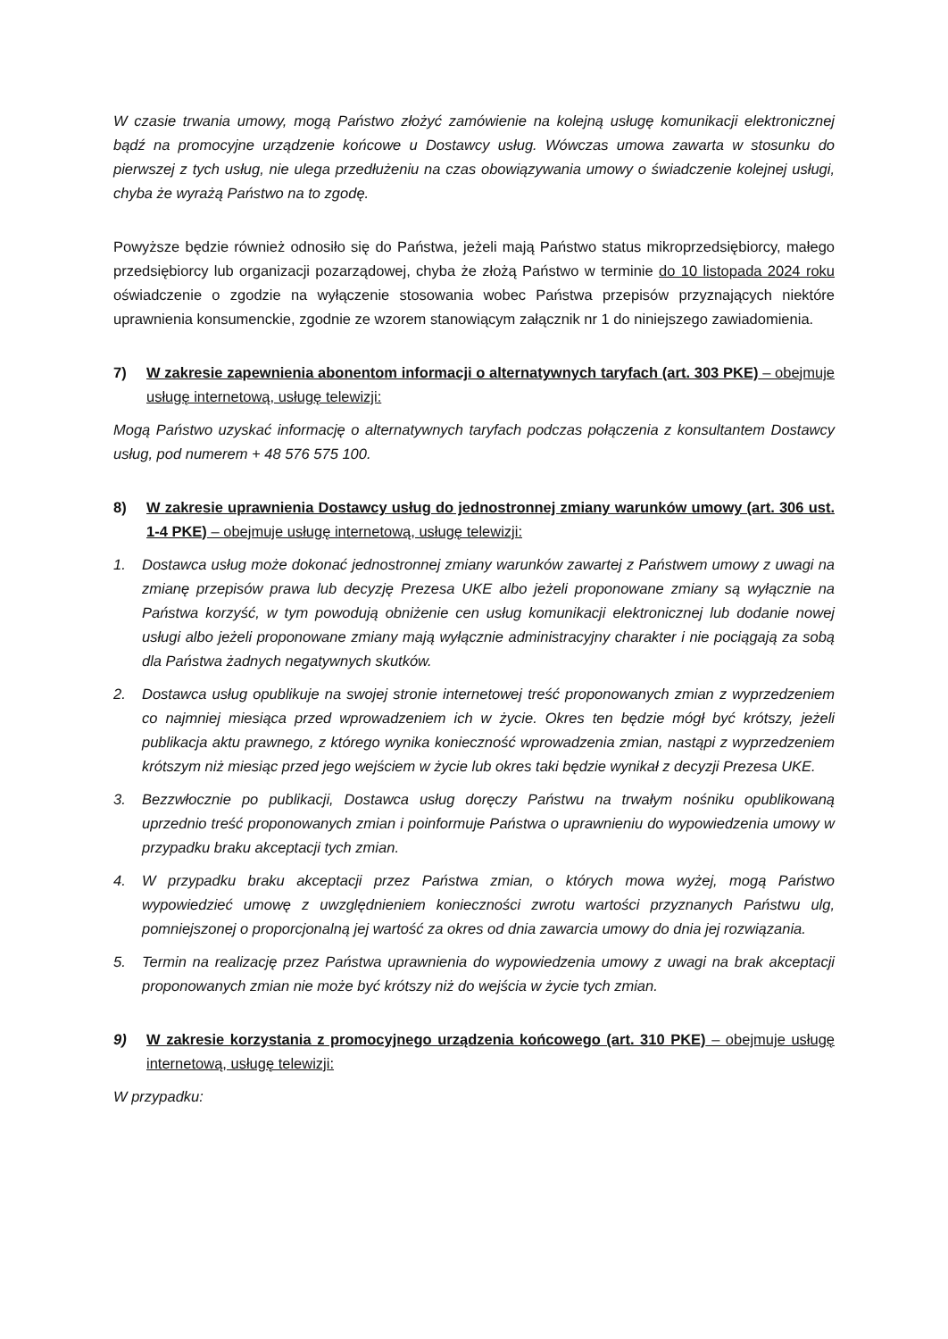W czasie trwania umowy, mogą Państwo złożyć zamówienie na kolejną usługę komunikacji elektronicznej bądź na promocyjne urządzenie końcowe u Dostawcy usług. Wówczas umowa zawarta w stosunku do pierwszej z tych usług, nie ulega przedłużeniu na czas obowiązywania umowy o świadczenie kolejnej usługi, chyba że wyrażą Państwo na to zgodę.
Powyższe będzie również odnosiło się do Państwa, jeżeli mają Państwo status mikroprzedsiębiorcy, małego przedsiębiorcy lub organizacji pozarządowej, chyba że złożą Państwo w terminie do 10 listopada 2024 roku oświadczenie o zgodzie na wyłączenie stosowania wobec Państwa przepisów przyznających niektóre uprawnienia konsumenckie, zgodnie ze wzorem stanowiącym załącznik nr 1 do niniejszego zawiadomienia.
7) W zakresie zapewnienia abonentom informacji o alternatywnych taryfach (art. 303 PKE) – obejmuje usługę internetową, usługę telewizji:
Mogą Państwo uzyskać informację o alternatywnych taryfach podczas połączenia z konsultantem Dostawcy usług, pod numerem + 48 576 575 100.
8) W zakresie uprawnienia Dostawcy usług do jednostronnej zmiany warunków umowy (art. 306 ust. 1-4 PKE) – obejmuje usługę internetową, usługę telewizji:
1. Dostawca usług może dokonać jednostronnej zmiany warunków zawartej z Państwem umowy z uwagi na zmianę przepisów prawa lub decyzję Prezesa UKE albo jeżeli proponowane zmiany są wyłącznie na Państwa korzyść, w tym powodują obniżenie cen usług komunikacji elektronicznej lub dodanie nowej usługi albo jeżeli proponowane zmiany mają wyłącznie administracyjny charakter i nie pociągają za sobą dla Państwa żadnych negatywnych skutków.
2. Dostawca usług opublikuje na swojej stronie internetowej treść proponowanych zmian z wyprzedzeniem co najmniej miesiąca przed wprowadzeniem ich w życie. Okres ten będzie mógł być krótszy, jeżeli publikacja aktu prawnego, z którego wynika konieczność wprowadzenia zmian, nastąpi z wyprzedzeniem krótszym niż miesiąc przed jego wejściem w życie lub okres taki będzie wynikał z decyzji Prezesa UKE.
3. Bezzwłocznie po publikacji, Dostawca usług doręczy Państwu na trwałym nośniku opublikowaną uprzednio treść proponowanych zmian i poinformuje Państwa o uprawnieniu do wypowiedzenia umowy w przypadku braku akceptacji tych zmian.
4. W przypadku braku akceptacji przez Państwa zmian, o których mowa wyżej, mogą Państwo wypowiedzieć umowę z uwzględnieniem konieczności zwrotu wartości przyznanych Państwu ulg, pomniejszonej o proporcjonalną jej wartość za okres od dnia zawarcia umowy do dnia jej rozwiązania.
5. Termin na realizację przez Państwa uprawnienia do wypowiedzenia umowy z uwagi na brak akceptacji proponowanych zmian nie może być krótszy niż do wejścia w życie tych zmian.
9) W zakresie korzystania z promocyjnego urządzenia końcowego (art. 310 PKE) – obejmuje usługę internetową, usługę telewizji:
W przypadku: